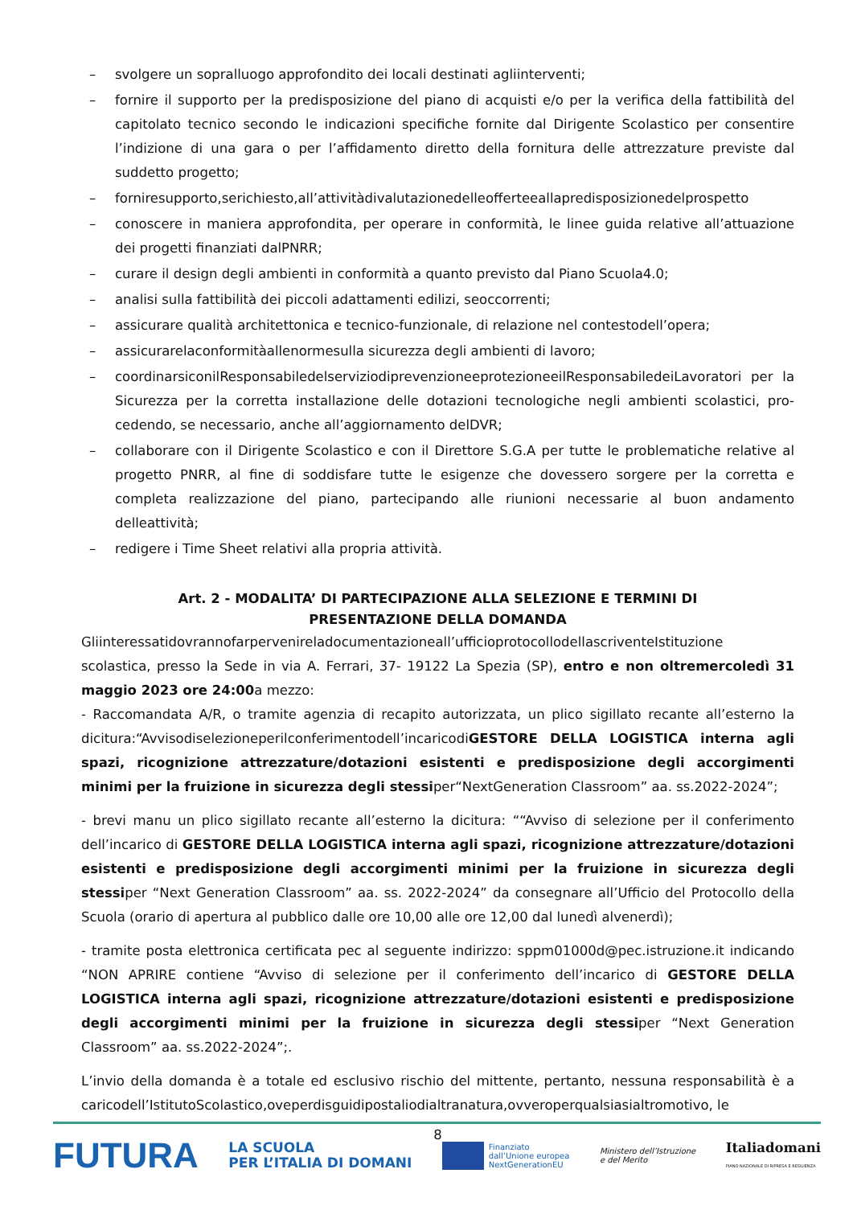– svolgere un sopralluogo approfondito dei locali destinati agliinterventi;
– fornire il supporto per la predisposizione del piano di acquisti e/o per la verifica della fattibilità del capitolato tecnico secondo le indicazioni specifiche fornite dal Dirigente Scolastico per consentire l’indizione di una gara o per l’affidamento diretto della fornitura delle attrezzature previste dal suddetto progetto;
– forniresupporto,serichiesto,all’attivitàdivalutazionedelleofferteeallapredisposizionedelprospetto
– conoscere in maniera approfondita, per operare in conformità, le linee guida relative all’attuazione dei progetti finanziati dalPNRR;
– curare il design degli ambienti in conformità a quanto previsto dal Piano Scuola4.0;
– analisi sulla fattibilità dei piccoli adattamenti edilizi, seoccorrenti;
– assicurare qualità architettonica e tecnico-funzionale, di relazione nel contestodell’opera;
– assicurarelaconformitàallenormesulla sicurezza degli ambienti di lavoro;
– coordinarsiconilResponsabiledelserviziodiprevenzioneeprotezioneeilResponsabiledeiLavoratori per la Sicurezza per la corretta installazione delle dotazioni tecnologiche negli ambienti scolastici, pro- cedendo, se necessario, anche all’aggiornamento delDVR;
– collaborare con il Dirigente Scolastico e con il Direttore S.G.A per tutte le problematiche relative al progetto PNRR, al fine di soddisfare tutte le esigenze che dovessero sorgere per la corretta e completa realizzazione del piano, partecipando alle riunioni necessarie al buon andamento delleattività;
– redigere i Time Sheet relativi alla propria attività.
Art. 2 - MODALITA’ DI PARTECIPAZIONE ALLA SELEZIONE E TERMINI DI
PRESENTAZIONE DELLA DOMANDA
Gliinteressatidovrannofarpervenireladocumentazioneall’ufficioprotocollodellascriventeIstituzione scolastica, presso la Sede in via A. Ferrari, 37- 19122 La Spezia (SP), entro e non oltremercoledì 31 maggio 2023 ore 24:00a mezzo:
- Raccomandata A/R, o tramite agenzia di recapito autorizzata, un plico sigillato recante all’esterno la dicitura:“Avvisodiselezioneperilconferimentodell’incaricodiGESTORE DELLA LOGISTICA interna agli spazi, ricognizione attrezzature/dotazioni esistenti e predisposizione degli accorgimenti minimi per la fruizione in sicurezza degli stessiper“NextGeneration Classroom” aa. ss.2022-2024”;
- brevi manu un plico sigillato recante all’esterno la dicitura: ““Avviso di selezione per il conferimento dell’incarico di GESTORE DELLA LOGISTICA interna agli spazi, ricognizione attrezzature/dotazioni esistenti e predisposizione degli accorgimenti minimi per la fruizione in sicurezza degli stessiper “Next Generation Classroom” aa. ss. 2022-2024” da consegnare all’Ufficio del Protocollo della Scuola (orario di apertura al pubblico dalle ore 10,00 alle ore 12,00 dal lunedì alvenerdì);
- tramite posta elettronica certificata pec al seguente indirizzo: sppm01000d@pec.istruzione.it indicando “NON APRIRE contiene “Avviso di selezione per il conferimento dell’incarico di GESTORE DELLA LOGISTICA interna agli spazi, ricognizione attrezzature/dotazioni esistenti e predisposizione degli accorgimenti minimi per la fruizione in sicurezza degli stessiper “Next Generation Classroom” aa. ss.2022-2024”;.
L’invio della domanda è a totale ed esclusivo rischio del mittente, pertanto, nessuna responsabilità è a caricodell’IstitutoScolastico,oveperdisguidipostaliodialtranatura,ovveroperqualsiasialtromotivo, le
8
FUTURA
LA SCUOLA
PER L’ITALIA DI DOMANI
Finanziato
dall’Unione europea
NextGenerationEU
Ministero dell’Istruzione
e del Merito
Italiadomani
PIANO NAZIONALE DI RIPRESA E RESILIENZA